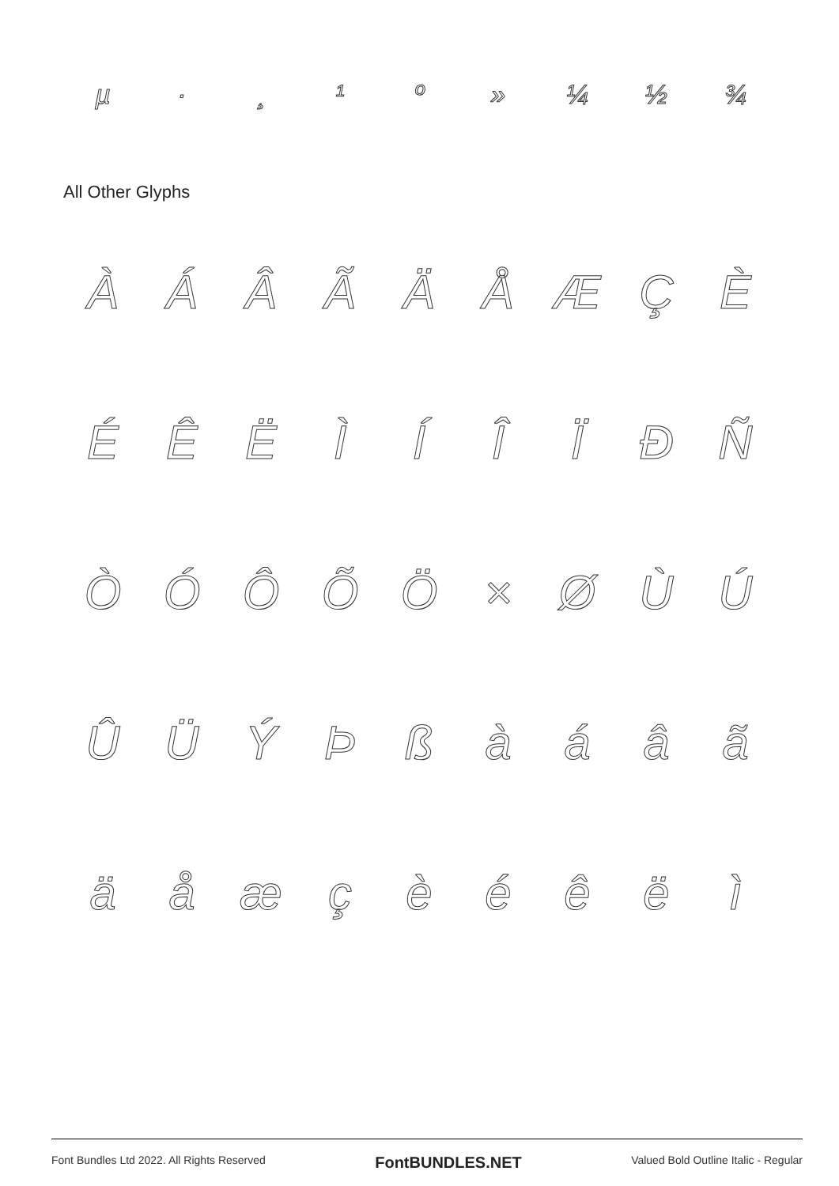µ · ¸ ¹ º » ¼ ½ ¾
All Other Glyphs
ÀÁÂÃÄÅÆÇÈ
ÉÊËÌÍÎÏÐÑ
ÒÓÔÕÖ × ØÙÚ
ÛÜÝÞßàáâã
äåæçèéêëì
Font Bundles Ltd 2022. All Rights Reserved FontBUNDLES.NET Valued Bold Outline Italic - Regular